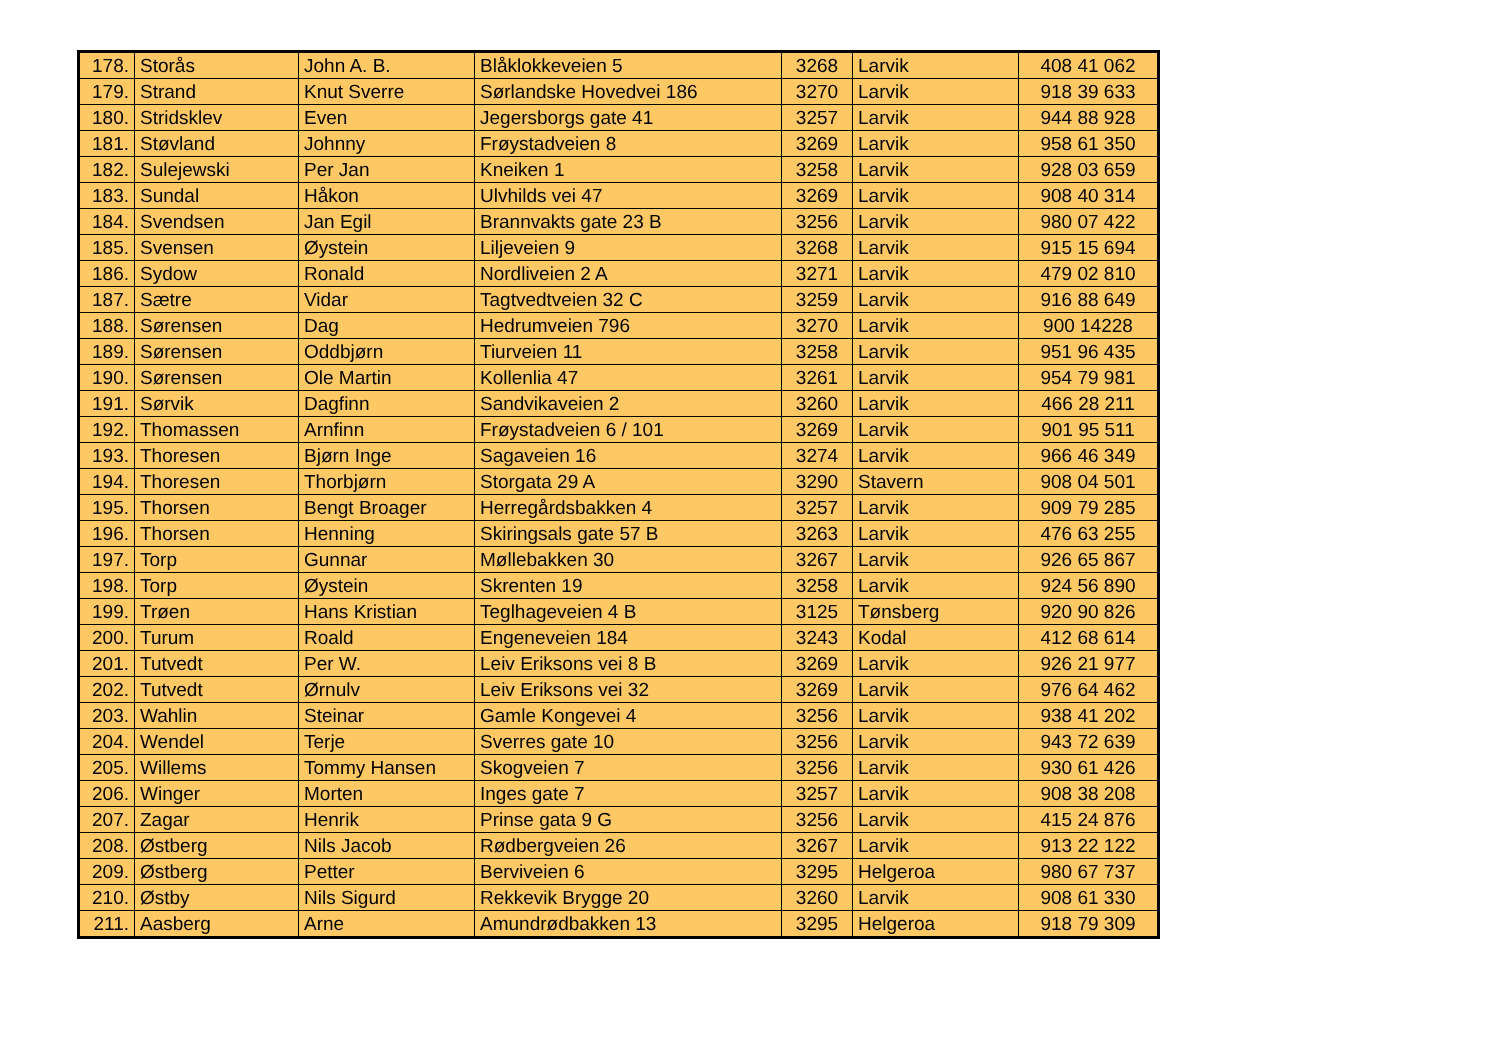| 178. | Storås | John A. B. | Blåklokkeveien 5 | 3268 | Larvik | 408 41 062 |
| 179. | Strand | Knut Sverre | Sørlandske Hovedvei 186 | 3270 | Larvik | 918 39 633 |
| 180. | Stridsklev | Even | Jegersborgs gate 41 | 3257 | Larvik | 944 88 928 |
| 181. | Støvland | Johnny | Frøystadveien 8 | 3269 | Larvik | 958 61 350 |
| 182. | Sulejewski | Per Jan | Kneiken 1 | 3258 | Larvik | 928 03 659 |
| 183. | Sundal | Håkon | Ulvhilds vei 47 | 3269 | Larvik | 908 40 314 |
| 184. | Svendsen | Jan Egil | Brannvakts gate 23 B | 3256 | Larvik | 980 07 422 |
| 185. | Svensen | Øystein | Liljeveien 9 | 3268 | Larvik | 915 15 694 |
| 186. | Sydow | Ronald | Nordliveien 2 A | 3271 | Larvik | 479 02 810 |
| 187. | Sætre | Vidar | Tagtvedtveien 32 C | 3259 | Larvik | 916 88 649 |
| 188. | Sørensen | Dag | Hedrumveien 796 | 3270 | Larvik | 900 14228 |
| 189. | Sørensen | Oddbjørn | Tiurveien 11 | 3258 | Larvik | 951 96 435 |
| 190. | Sørensen | Ole Martin | Kollenlia 47 | 3261 | Larvik | 954 79 981 |
| 191. | Sørvik | Dagfinn | Sandvikaveien 2 | 3260 | Larvik | 466 28 211 |
| 192. | Thomassen | Arnfinn | Frøystadveien 6 / 101 | 3269 | Larvik | 901 95 511 |
| 193. | Thoresen | Bjørn Inge | Sagaveien 16 | 3274 | Larvik | 966 46 349 |
| 194. | Thoresen | Thorbjørn | Storgata 29 A | 3290 | Stavern | 908 04 501 |
| 195. | Thorsen | Bengt Broager | Herregårdsbakken 4 | 3257 | Larvik | 909 79 285 |
| 196. | Thorsen | Henning | Skiringsals gate 57 B | 3263 | Larvik | 476 63 255 |
| 197. | Torp | Gunnar | Møllebakken 30 | 3267 | Larvik | 926 65 867 |
| 198. | Torp | Øystein | Skrenten 19 | 3258 | Larvik | 924 56 890 |
| 199. | Trøen | Hans Kristian | Teglhageveien 4 B | 3125 | Tønsberg | 920 90 826 |
| 200. | Turum | Roald | Engeneveien 184 | 3243 | Kodal | 412 68 614 |
| 201. | Tutvedt | Per W. | Leiv Eriksons vei 8 B | 3269 | Larvik | 926 21 977 |
| 202. | Tutvedt | Ørnulv | Leiv Eriksons vei 32 | 3269 | Larvik | 976 64 462 |
| 203. | Wahlin | Steinar | Gamle Kongevei 4 | 3256 | Larvik | 938 41 202 |
| 204. | Wendel | Terje | Sverres gate 10 | 3256 | Larvik | 943 72 639 |
| 205. | Willems | Tommy Hansen | Skogveien 7 | 3256 | Larvik | 930 61 426 |
| 206. | Winger | Morten | Inges gate 7 | 3257 | Larvik | 908 38 208 |
| 207. | Zagar | Henrik | Prinse gata 9 G | 3256 | Larvik | 415 24 876 |
| 208. | Østberg | Nils Jacob | Rødbergveien 26 | 3267 | Larvik | 913 22 122 |
| 209. | Østberg | Petter | Berviveien 6 | 3295 | Helgeroa | 980 67 737 |
| 210. | Østby | Nils Sigurd | Rekkevik Brygge 20 | 3260 | Larvik | 908 61 330 |
| 211. | Aasberg | Arne | Amundrødbakken 13 | 3295 | Helgeroa | 918 79 309 |